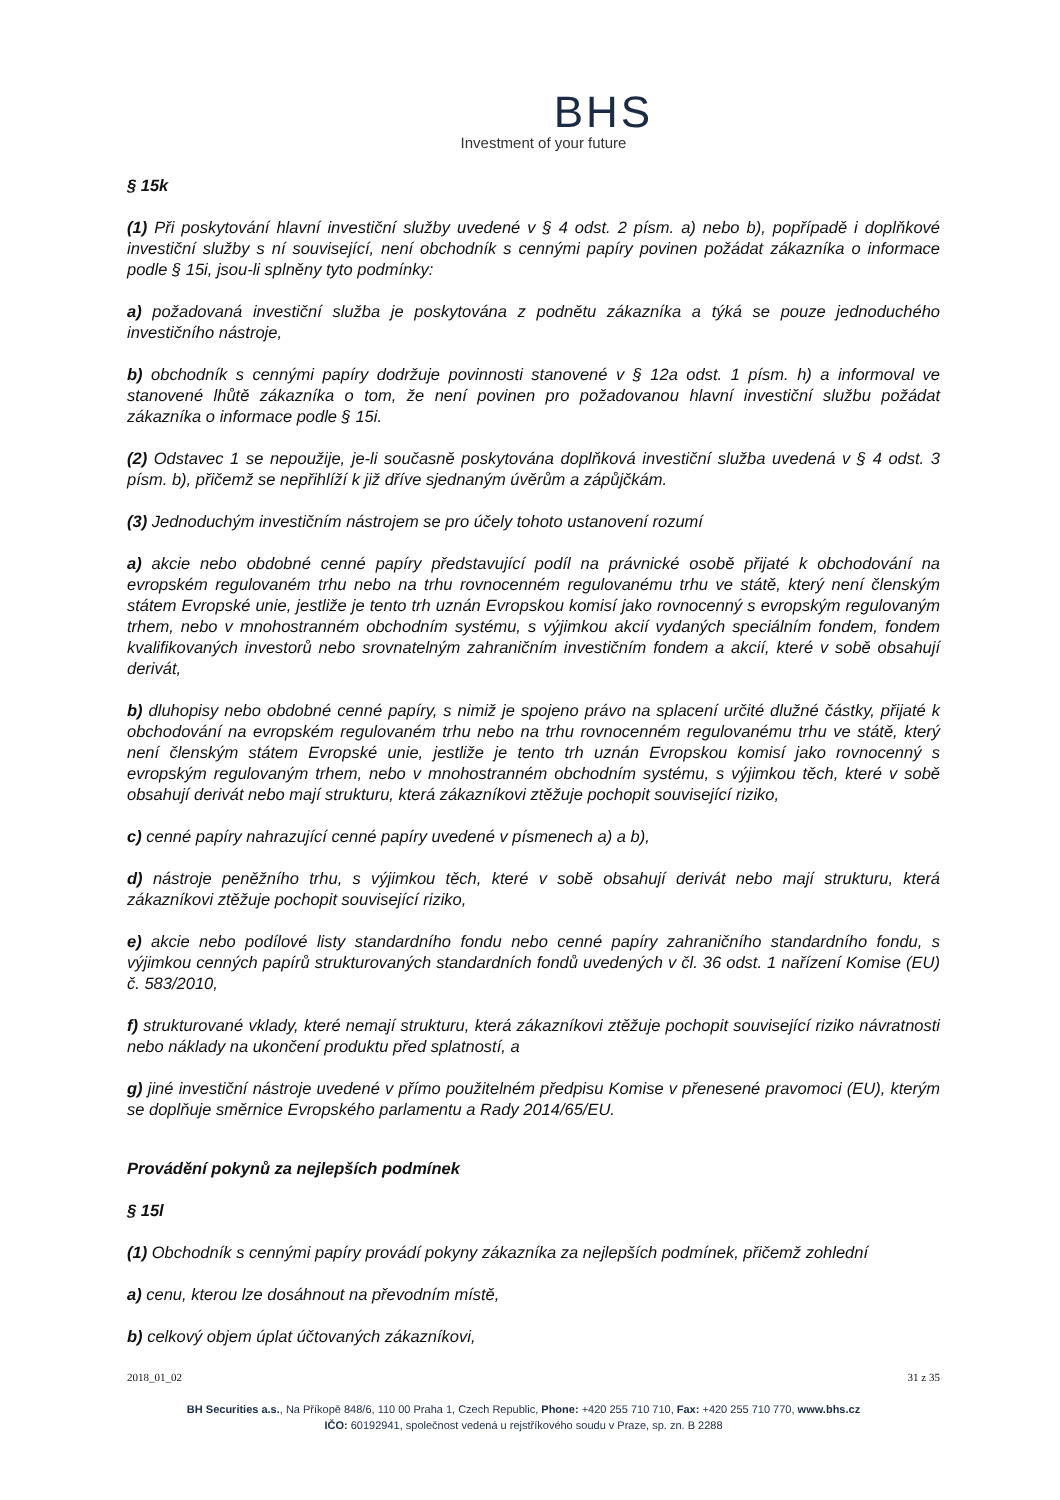BHS
Investment of your future
§ 15k
(1) Při poskytování hlavní investiční služby uvedené v § 4 odst. 2 písm. a) nebo b), popřípadě i doplňkové investiční služby s ní související, není obchodník s cennými papíry povinen požádat zákazníka o informace podle § 15i, jsou-li splněny tyto podmínky:
a) požadovaná investiční služba je poskytována z podnětu zákazníka a týká se pouze jednoduchého investičního nástroje,
b) obchodník s cennými papíry dodržuje povinnosti stanovené v § 12a odst. 1 písm. h) a informoval ve stanovené lhůtě zákazníka o tom, že není povinen pro požadovanou hlavní investiční službu požádat zákazníka o informace podle § 15i.
(2) Odstavec 1 se nepoužije, je-li současně poskytována doplňková investiční služba uvedená v § 4 odst. 3 písm. b), přičemž se nepřihlíží k již dříve sjednaným úvěrům a zápůjčkám.
(3) Jednoduchým investičním nástrojem se pro účely tohoto ustanovení rozumí
a) akcie nebo obdobné cenné papíry představující podíl na právnické osobě přijaté k obchodování na evropském regulovaném trhu nebo na trhu rovnocenném regulovanému trhu ve státě, který není členským státem Evropské unie, jestliže je tento trh uznán Evropskou komisí jako rovnocenný s evropským regulovaným trhem, nebo v mnohostranném obchodním systému, s výjimkou akcií vydaných speciálním fondem, fondem kvalifikovaných investorů nebo srovnatelným zahraničním investičním fondem a akcií, které v sobě obsahují derivát,
b) dluhopisy nebo obdobné cenné papíry, s nimiž je spojeno právo na splacení určité dlužné částky, přijaté k obchodování na evropském regulovaném trhu nebo na trhu rovnocenném regulovanému trhu ve státě, který není členským státem Evropské unie, jestliže je tento trh uznán Evropskou komisí jako rovnocenný s evropským regulovaným trhem, nebo v mnohostranném obchodním systému, s výjimkou těch, které v sobě obsahují derivát nebo mají strukturu, která zákazníkovi ztěžuje pochopit související riziko,
c) cenné papíry nahrazující cenné papíry uvedené v písmenech a) a b),
d) nástroje peněžního trhu, s výjimkou těch, které v sobě obsahují derivát nebo mají strukturu, která zákazníkovi ztěžuje pochopit související riziko,
e) akcie nebo podílové listy standardního fondu nebo cenné papíry zahraničního standardního fondu, s výjimkou cenných papírů strukturovaných standardních fondů uvedených v čl. 36 odst. 1 nařízení Komise (EU) č. 583/2010,
f) strukturované vklady, které nemají strukturu, která zákazníkovi ztěžuje pochopit související riziko návratnosti nebo náklady na ukončení produktu před splatností, a
g) jiné investiční nástroje uvedené v přímo použitelném předpisu Komise v přenesené pravomoci (EU), kterým se doplňuje směrnice Evropského parlamentu a Rady 2014/65/EU.
Provádění pokynů za nejlepších podmínek
§ 15l
(1) Obchodník s cennými papíry provádí pokyny zákazníka za nejlepších podmínek, přičemž zohlední
a) cenu, kterou lze dosáhnout na převodním místě,
b) celkový objem úplat účtovaných zákazníkovi,
2018_01_02 31 z 35
BH Securities a.s., Na Příkopě 848/6, 110 00 Praha 1, Czech Republic, Phone: +420 255 710 710, Fax: +420 255 710 770, www.bhs.cz
IČO: 60192941, společnost vedená u rejstříkového soudu v Praze, sp. zn. B 2288